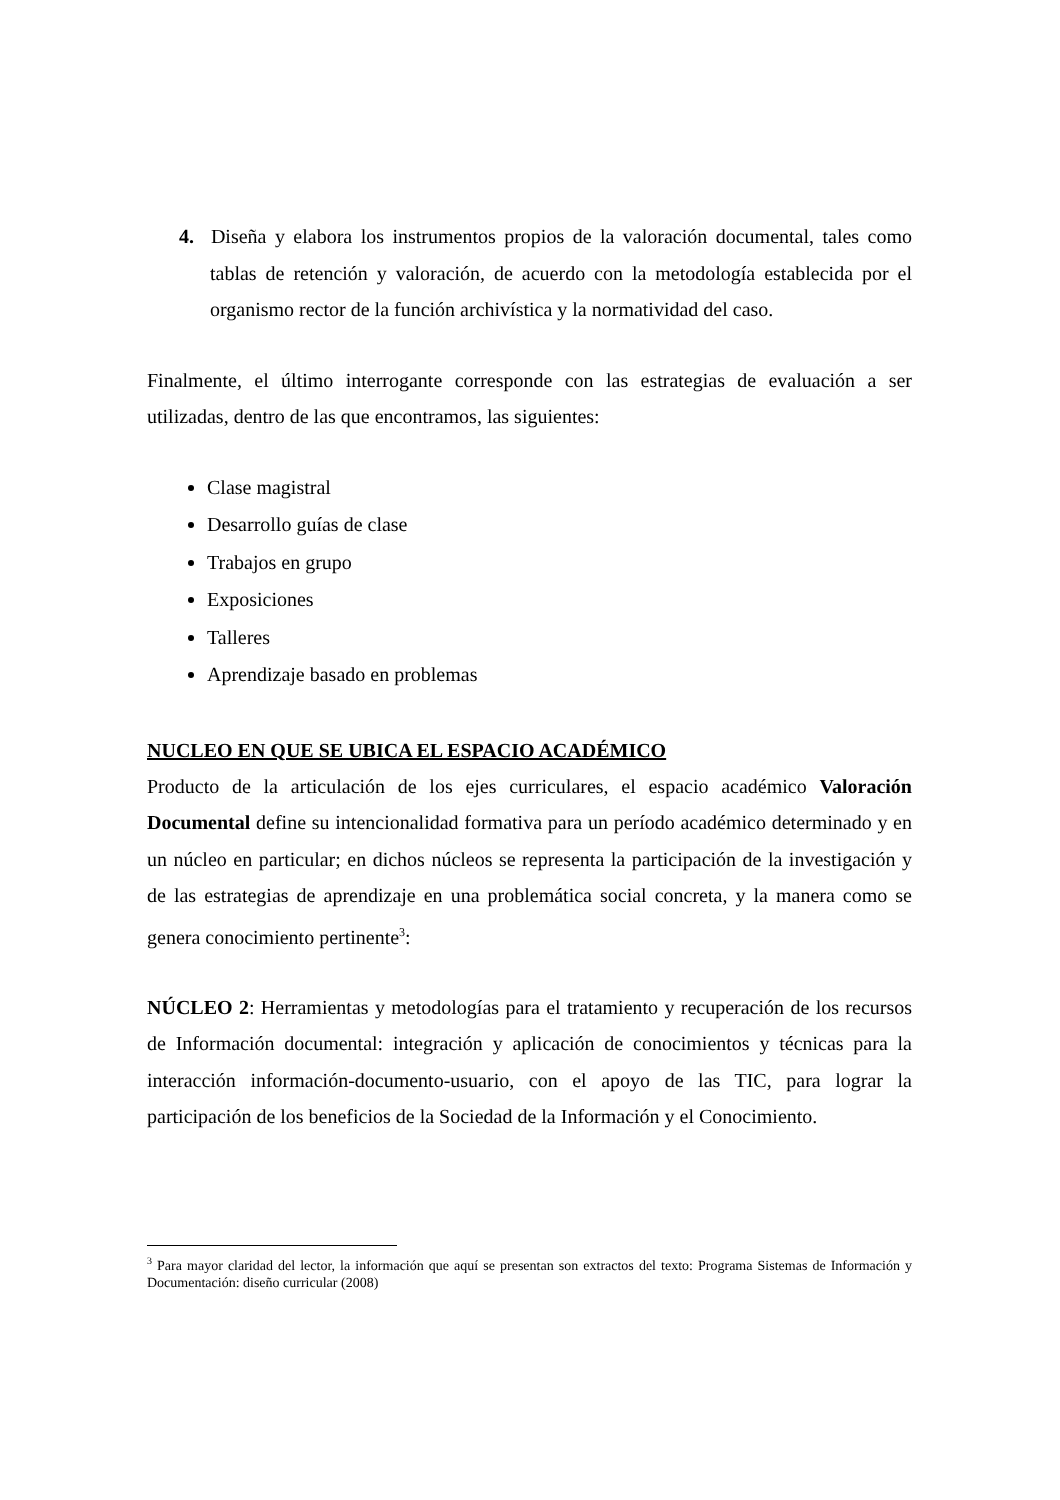4. Diseña y elabora los instrumentos propios de la valoración documental, tales como tablas de retención y valoración, de acuerdo con la metodología establecida por el organismo rector de la función archivística y la normatividad del caso.
Finalmente, el último interrogante corresponde con las estrategias de evaluación a ser utilizadas, dentro de las que encontramos, las siguientes:
Clase magistral
Desarrollo guías de clase
Trabajos en grupo
Exposiciones
Talleres
Aprendizaje basado en problemas
NUCLEO EN QUE SE UBICA EL ESPACIO ACADÉMICO
Producto de la articulación de los ejes curriculares, el espacio académico Valoración Documental define su intencionalidad formativa para un período académico determinado y en un núcleo en particular; en dichos núcleos se representa la participación de la investigación y de las estrategias de aprendizaje en una problemática social concreta, y la manera como se genera conocimiento pertinente<sup>3</sup>:
NÚCLEO 2: Herramientas y metodologías para el tratamiento y recuperación de los recursos de Información documental: integración y aplicación de conocimientos y técnicas para la interacción información-documento-usuario, con el apoyo de las TIC, para lograr la participación de los beneficios de la Sociedad de la Información y el Conocimiento.
<sup>3</sup> Para mayor claridad del lector, la información que aquí se presentan son extractos del texto: Programa Sistemas de Información y Documentación: diseño curricular (2008)